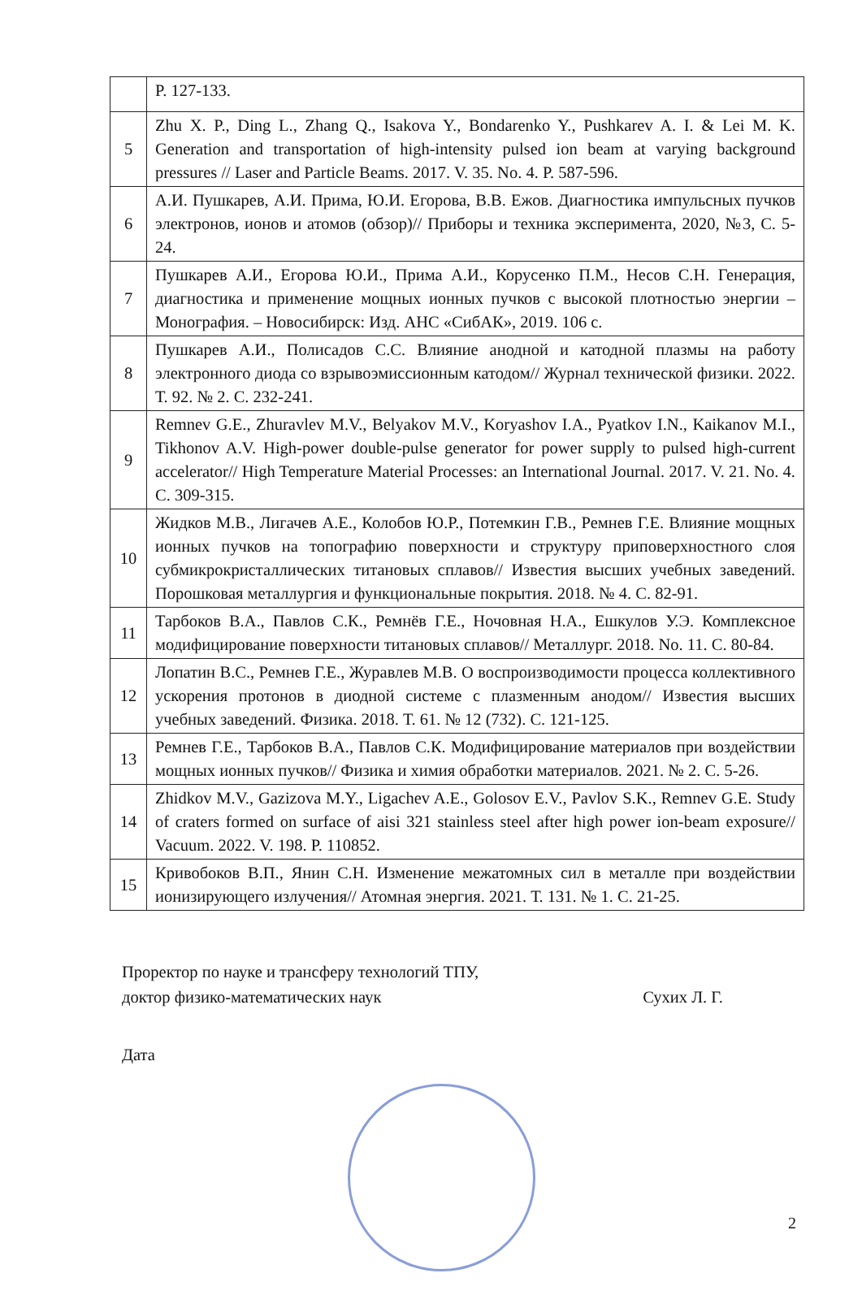| | P. 127-133. |
| 5 | Zhu X. P., Ding L., Zhang Q., Isakova Y., Bondarenko Y., Pushkarev A. I. & Lei M. K. Generation and transportation of high-intensity pulsed ion beam at varying background pressures // Laser and Particle Beams. 2017. V. 35. No. 4. P. 587-596. |
| 6 | А.И. Пушкарев, А.И. Прима, Ю.И. Егорова, В.В. Ежов. Диагностика импульсных пучков электронов, ионов и атомов (обзор)// Приборы и техника эксперимента, 2020, №3, С. 5-24. |
| 7 | Пушкарев А.И., Егорова Ю.И., Прима А.И., Корусенко П.М., Несов С.Н. Генерация, диагностика и применение мощных ионных пучков с высокой плотностью энергии – Монография. – Новосибирск: Изд. АНС «СибАК», 2019. 106 с. |
| 8 | Пушкарев А.И., Полисадов С.С. Влияние анодной и катодной плазмы на работу электронного диода со взрывоэмиссионным катодом// Журнал технической физики. 2022. Т. 92. № 2. С. 232-241. |
| 9 | Remnev G.E., Zhuravlev M.V., Belyakov M.V., Koryashov I.A., Pyatkov I.N., Kaikanov M.I., Tikhonov A.V. High-power double-pulse generator for power supply to pulsed high-current accelerator// High Temperature Material Processes: an International Journal. 2017. V. 21. No. 4. C. 309-315. |
| 10 | Жидков М.В., Лигачев А.Е., Колобов Ю.Р., Потемкин Г.В., Ремнев Г.Е. Влияние мощных ионных пучков на топографию поверхности и структуру приповерхностного слоя субмикрокристаллических титановых сплавов// Известия высших учебных заведений. Порошковая металлургия и функциональные покрытия. 2018. № 4. С. 82-91. |
| 11 | Тарбоков В.А., Павлов С.К., Ремнёв Г.Е., Ночовная Н.А., Ешкулов У.Э. Комплексное модифицирование поверхности титановых сплавов// Металлург. 2018. No. 11. С. 80-84. |
| 12 | Лопатин В.С., Ремнев Г.Е., Журавлев М.В. О воспроизводимости процесса коллективного ускорения протонов в диодной системе с плазменным анодом// Известия высших учебных заведений. Физика. 2018. Т. 61. № 12 (732). С. 121-125. |
| 13 | Ремнев Г.Е., Тарбоков В.А., Павлов С.К. Модифицирование материалов при воздействии мощных ионных пучков// Физика и химия обработки материалов. 2021. № 2. С. 5-26. |
| 14 | Zhidkov M.V., Gazizova M.Y., Ligachev A.E., Golosov E.V., Pavlov S.K., Remnev G.E. Study of craters formed on surface of aisi 321 stainless steel after high power ion-beam exposure// Vacuum. 2022. V. 198. P. 110852. |
| 15 | Кривобоков В.П., Янин С.Н. Изменение межатомных сил в металле при воздействии ионизирующего излучения// Атомная энергия. 2021. Т. 131. № 1. С. 21-25. |
Проректор по науке и трансферу технологий ТПУ,
доктор физико-математических наук Сухих Л. Г.
Дата
2